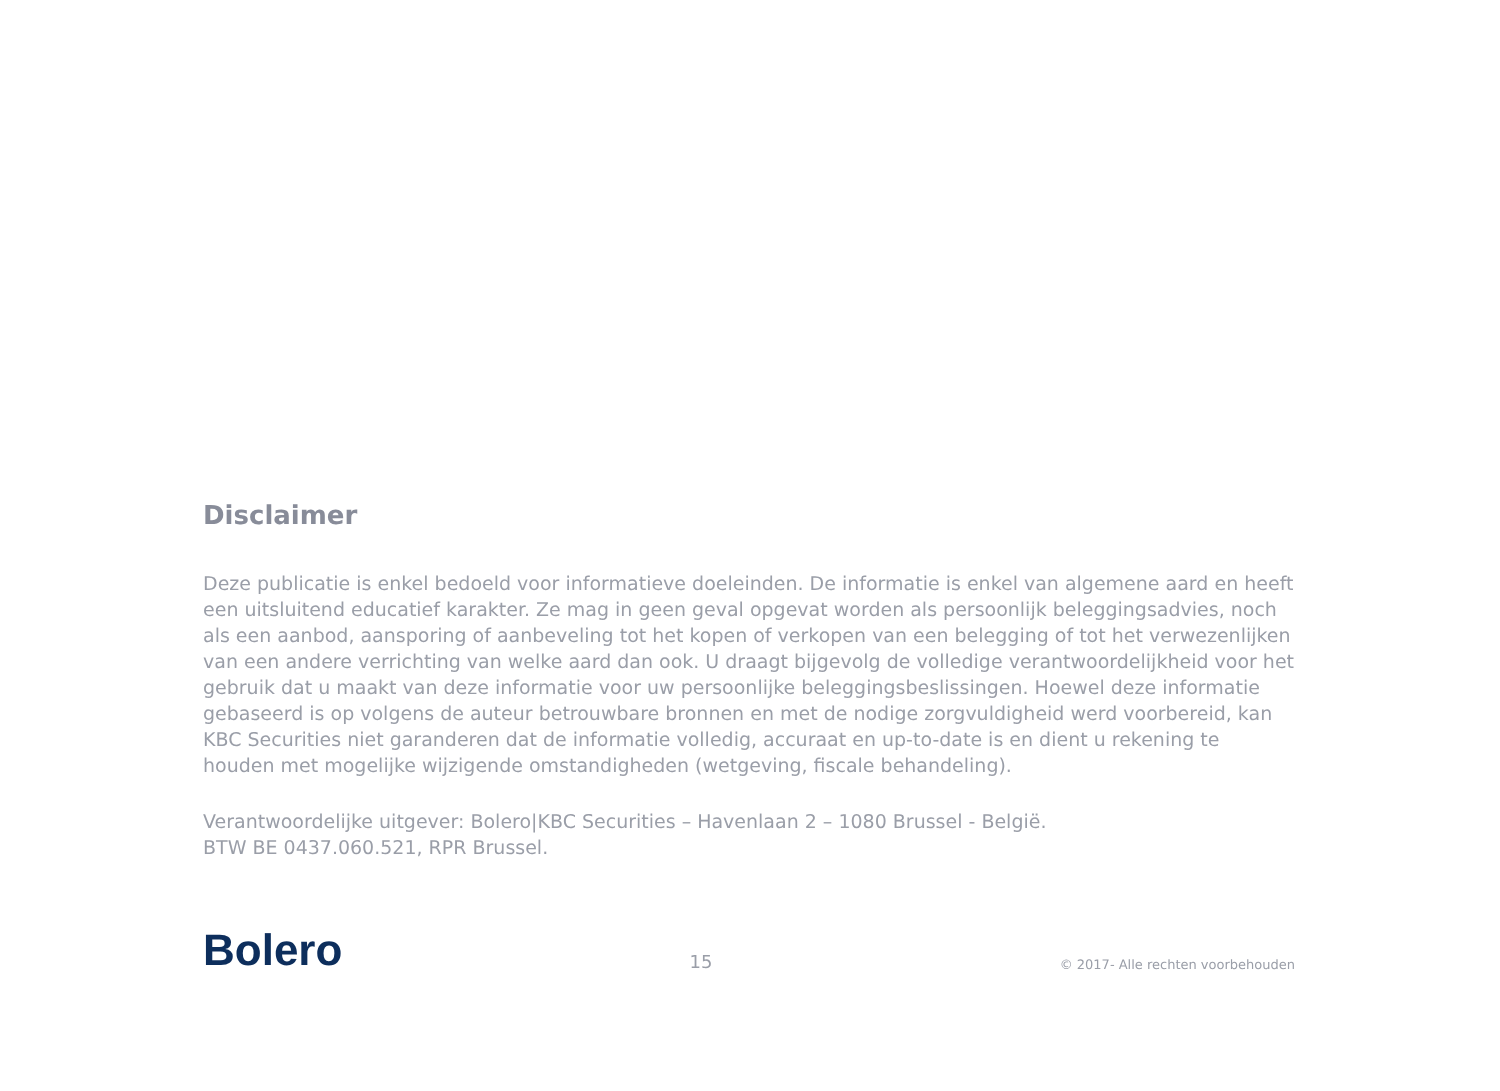Disclaimer
Deze publicatie is enkel bedoeld voor informatieve doeleinden. De informatie is enkel van algemene aard en heeft een uitsluitend educatief karakter. Ze mag in geen geval opgevat worden als persoonlijk beleggingsadvies, noch als een aanbod, aansporing of aanbeveling tot het kopen of verkopen van een belegging of tot het verwezenlijken van een andere verrichting van welke aard dan ook. U draagt bijgevolg de volledige verantwoordelijkheid voor het gebruik dat u maakt van deze informatie voor uw persoonlijke beleggingsbeslissingen. Hoewel deze informatie gebaseerd is op volgens de auteur betrouwbare bronnen en met de nodige zorgvuldigheid werd voorbereid, kan KBC Securities niet garanderen dat de informatie volledig, accuraat en up-to-date is en dient u rekening te houden met mogelijke wijzigende omstandigheden (wetgeving, fiscale behandeling).
Verantwoordelijke uitgever: Bolero|KBC Securities – Havenlaan 2 – 1080 Brussel - België.
BTW BE 0437.060.521, RPR Brussel.
Bolero
15
© 2017- Alle rechten voorbehouden